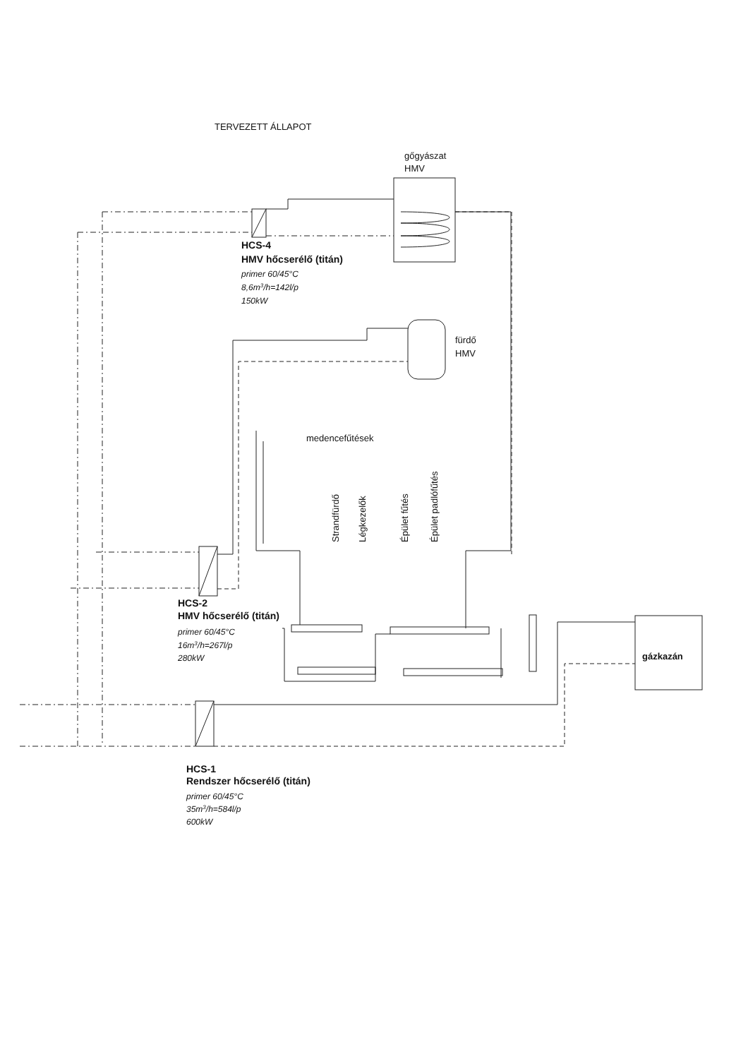TERVEZETT ÁLLAPOT
gőgyászat
HMV
HCS-4
HMV hőcserélő (titán)
primer 60/45°C
8,6m3/h=142l/p
150kW
fürdő
HMV
medencefűtések
Strandfürdő
Légkezelők
Épület fűtés
Épület padlófűtés
HCS-2
HMV hőcserélő (titán)
primer 60/45°C
16m3/h=267l/p
280kW
gázkazán
HCS-1
Rendszer hőcserélő (titán)
primer 60/45°C
35m3/h=584l/p
600kW